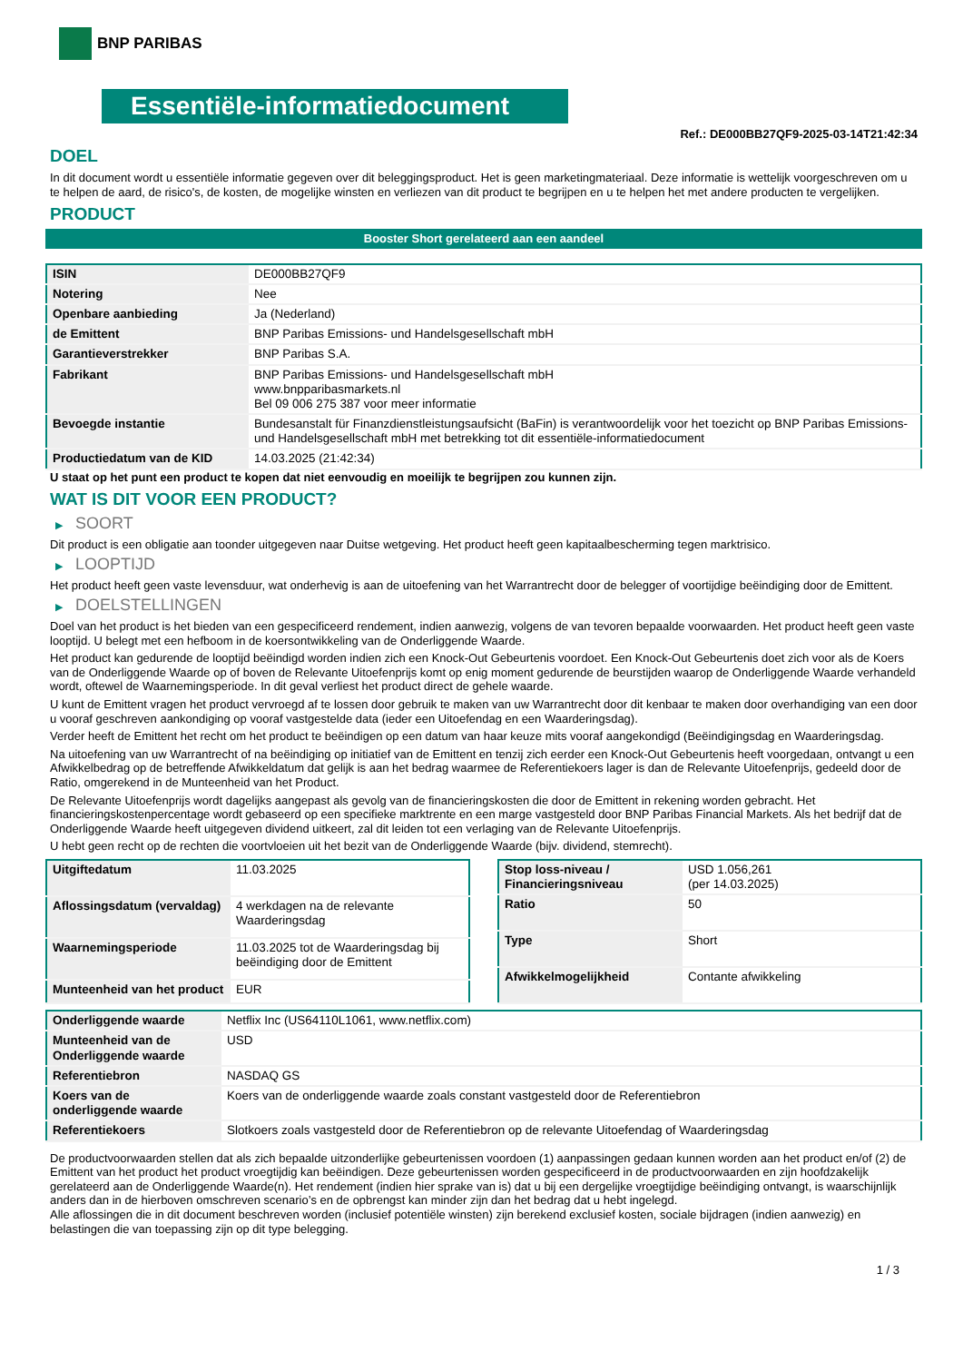BNP PARIBAS
Essentiële-informatiedocument
Ref.: DE000BB27QF9-2025-03-14T21:42:34
DOEL
In dit document wordt u essentiële informatie gegeven over dit beleggingsproduct. Het is geen marketingmateriaal. Deze informatie is wettelijk voorgeschreven om u te helpen de aard, de risico's, de kosten, de mogelijke winsten en verliezen van dit product te begrijpen en u te helpen het met andere producten te vergelijken.
PRODUCT
Booster Short gerelateerd aan een aandeel
| ISIN | DE000BB27QF9 |
| Notering | Nee |
| Openbare aanbieding | Ja (Nederland) |
| de Emittent | BNP Paribas Emissions- und Handelsgesellschaft mbH |
| Garantieverstrekker | BNP Paribas S.A. |
| Fabrikant | BNP Paribas Emissions- und Handelsgesellschaft mbH www.bnpparibasmarkets.nl Bel 09 006 275 387 voor meer informatie |
| Bevoegde instantie | Bundesanstalt für Finanzdienstleistungsaufsicht (BaFin) is verantwoordelijk voor het toezicht op BNP Paribas Emissions- und Handelsgesellschaft mbH met betrekking tot dit essentiële-informatiedocument |
| Productiedatum van de KID | 14.03.2025 (21:42:34) |
U staat op het punt een product te kopen dat niet eenvoudig en moeilijk te begrijpen zou kunnen zijn.
WAT IS DIT VOOR EEN PRODUCT?
▶ SOORT
Dit product is een obligatie aan toonder uitgegeven naar Duitse wetgeving. Het product heeft geen kapitaalbescherming tegen marktrisico.
▶ LOOPTIJD
Het product heeft geen vaste levensduur, wat onderhevig is aan de uitoefening van het Warrantrecht door de belegger of voortijdige beëindiging door de Emittent.
▶ DOELSTELLINGEN
Doel van het product is het bieden van een gespecificeerd rendement, indien aanwezig, volgens de van tevoren bepaalde voorwaarden. Het product heeft geen vaste looptijd. U belegt met een hefboom in de koersontwikkeling van de Onderliggende Waarde.
Het product kan gedurende de looptijd beëindigd worden indien zich een Knock-Out Gebeurtenis voordoet. Een Knock-Out Gebeurtenis doet zich voor als de Koers van de Onderliggende Waarde op of boven de Relevante Uitoefenprijs komt op enig moment gedurende de beurstijden waarop de Onderliggende Waarde verhandeld wordt, oftewel de Waarnemingsperiode. In dit geval verliest het product direct de gehele waarde.
U kunt de Emittent vragen het product vervroegd af te lossen door gebruik te maken van uw Warrantrecht door dit kenbaar te maken door overhandiging van een door u vooraf geschreven aankondiging op vooraf vastgestelde data (ieder een Uitoefendag en een Waarderingsdag).
Verder heeft de Emittent het recht om het product te beëindigen op een datum van haar keuze mits vooraf aangekondigd (Beëindigingsdag en Waarderingsdag.
Na uitoefening van uw Warrantrecht of na beëindiging op initiatief van de Emittent en tenzij zich eerder een Knock-Out Gebeurtenis heeft voorgedaan, ontvangt u een Afwikkelbedrag op de betreffende Afwikkeldatum dat gelijk is aan het bedrag waarmee de Referentiekoers lager is dan de Relevante Uitoefenprijs, gedeeld door de Ratio, omgerekend in de Munteenheid van het Product.
De Relevante Uitoefenprijs wordt dagelijks aangepast als gevolg van de financieringskosten die door de Emittent in rekening worden gebracht. Het financieringskostenpercentage wordt gebaseerd op een specifieke marktrente en een marge vastgesteld door BNP Paribas Financial Markets. Als het bedrijf dat de Onderliggende Waarde heeft uitgegeven dividend uitkeert, zal dit leiden tot een verlaging van de Relevante Uitoefenprijs.
U hebt geen recht op de rechten die voortvloeien uit het bezit van de Onderliggende Waarde (bijv. dividend, stemrecht).
| Uitgiftedatum | 11.03.2025 |
| Aflossingsdatum (vervaldag) | 4 werkdagen na de relevante Waarderingsdag |
| Waarnemingsperiode | 11.03.2025 tot de Waarderingsdag bij beëindiging door de Emittent |
| Munteenheid van het product | EUR |
| Stop loss-niveau / Financieringsniveau | USD 1.056,261 (per 14.03.2025) |
| Ratio | 50 |
| Type | Short |
| Afwikkelmogelijkheid | Contante afwikkeling |
| Onderliggende waarde | Netflix Inc (US64110L1061, www.netflix.com) |
| Munteenheid van de Onderliggende waarde | USD |
| Referentiebron | NASDAQ GS |
| Koers van de onderliggende waarde | Koers van de onderliggende waarde zoals constant vastgesteld door de Referentiebron |
| Referentiekoers | Slotkoers zoals vastgesteld door de Referentiebron op de relevante Uitoefendag of Waarderingsdag |
De productvoorwaarden stellen dat als zich bepaalde uitzonderlijke gebeurtenissen voordoen (1) aanpassingen gedaan kunnen worden aan het product en/of (2) de Emittent van het product het product vroegtijdig kan beëindigen. Deze gebeurtenissen worden gespecificeerd in de productvoorwaarden en zijn hoofdzakelijk gerelateerd aan de Onderliggende Waarde(n). Het rendement (indien hier sprake van is) dat u bij een dergelijke vroegtijdige beëindiging ontvangt, is waarschijnlijk anders dan in de hierboven omschreven scenario’s en de opbrengst kan minder zijn dan het bedrag dat u hebt ingelegd.
Alle aflossingen die in dit document beschreven worden (inclusief potentiële winsten) zijn berekend exclusief kosten, sociale bijdragen (indien aanwezig) en belastingen die van toepassing zijn op dit type belegging.
1 / 3